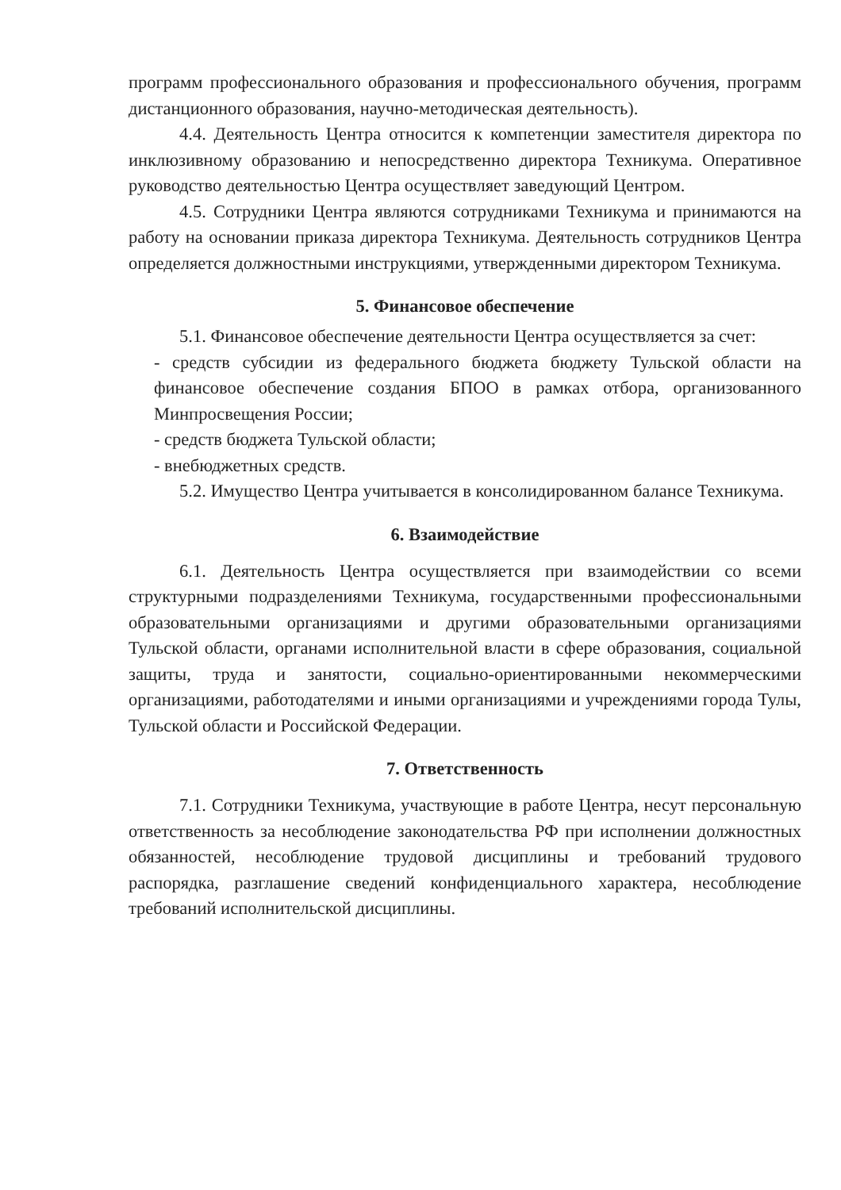программ профессионального образования и профессионального обучения, программ дистанционного образования, научно-методическая деятельность).
4.4. Деятельность Центра относится к компетенции заместителя директора по инклюзивному образованию и непосредственно директора Техникума. Оперативное руководство деятельностью Центра осуществляет заведующий Центром.
4.5. Сотрудники Центра являются сотрудниками Техникума и принимаются на работу на основании приказа директора Техникума. Деятельность сотрудников Центра определяется должностными инструкциями, утвержденными директором Техникума.
5. Финансовое обеспечение
5.1. Финансовое обеспечение деятельности Центра осуществляется за счет:
- средств субсидии из федерального бюджета бюджету Тульской области на финансовое обеспечение создания БПОО в рамках отбора, организованного Минпросвещения России;
- средств бюджета Тульской области;
- внебюджетных средств.
5.2. Имущество Центра учитывается в консолидированном балансе Техникума.
6. Взаимодействие
6.1. Деятельность Центра осуществляется при взаимодействии со всеми структурными подразделениями Техникума, государственными профессиональными образовательными организациями и другими образовательными организациями Тульской области, органами исполнительной власти в сфере образования, социальной защиты, труда и занятости, социально-ориентированными некоммерческими организациями, работодателями и иными организациями и учреждениями города Тулы, Тульской области и Российской Федерации.
7. Ответственность
7.1. Сотрудники Техникума, участвующие в работе Центра, несут персональную ответственность за несоблюдение законодательства РФ при исполнении должностных обязанностей, несоблюдение трудовой дисциплины и требований трудового распорядка, разглашение сведений конфиденциального характера, несоблюдение требований исполнительской дисциплины.